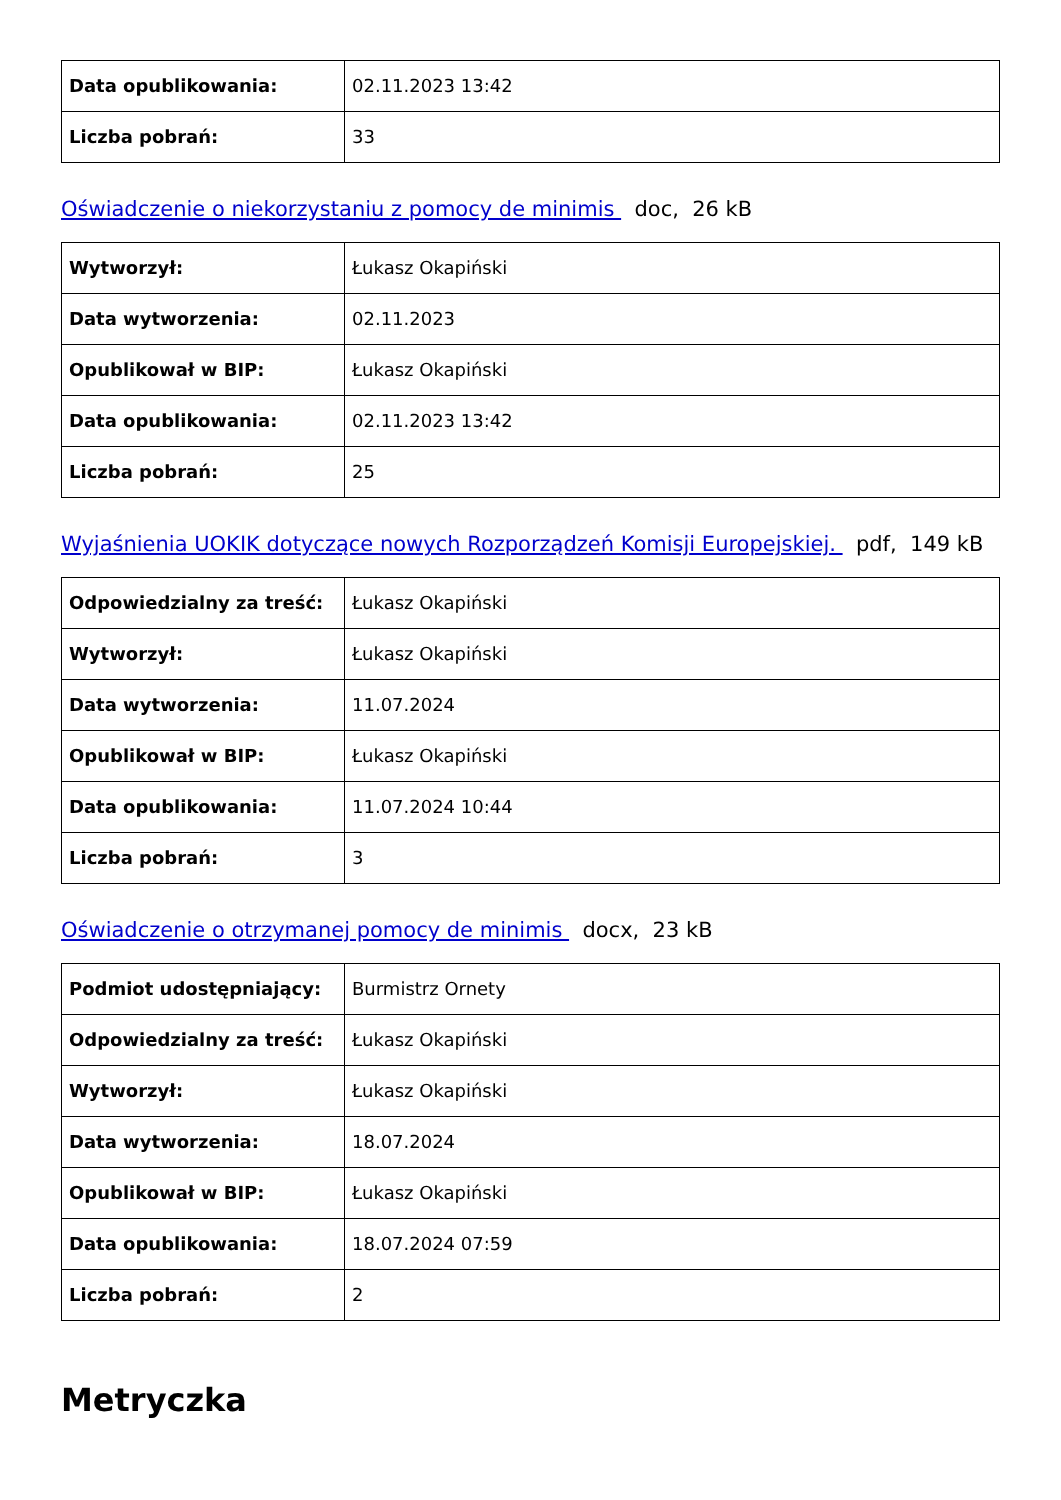| Data opublikowania: | 02.11.2023 13:42 |
| Liczba pobrań: | 33 |
Oświadczenie o niekorzystaniu z pomocy de minimis doc, 26 kB
| Wytworzył: | Łukasz Okapiński |
| Data wytworzenia: | 02.11.2023 |
| Opublikował w BIP: | Łukasz Okapiński |
| Data opublikowania: | 02.11.2023 13:42 |
| Liczba pobrań: | 25 |
Wyjaśnienia UOKIK dotyczące nowych Rozporządzeń Komisji Europejskiej. pdf, 149 kB
| Odpowiedzialny za treść: | Łukasz Okapiński |
| Wytworzył: | Łukasz Okapiński |
| Data wytworzenia: | 11.07.2024 |
| Opublikował w BIP: | Łukasz Okapiński |
| Data opublikowania: | 11.07.2024 10:44 |
| Liczba pobrań: | 3 |
Oświadczenie o otrzymanej pomocy de minimis docx, 23 kB
| Podmiot udostępniający: | Burmistrz Ornety |
| Odpowiedzialny za treść: | Łukasz Okapiński |
| Wytworzył: | Łukasz Okapiński |
| Data wytworzenia: | 18.07.2024 |
| Opublikował w BIP: | Łukasz Okapiński |
| Data opublikowania: | 18.07.2024 07:59 |
| Liczba pobrań: | 2 |
Metryczka